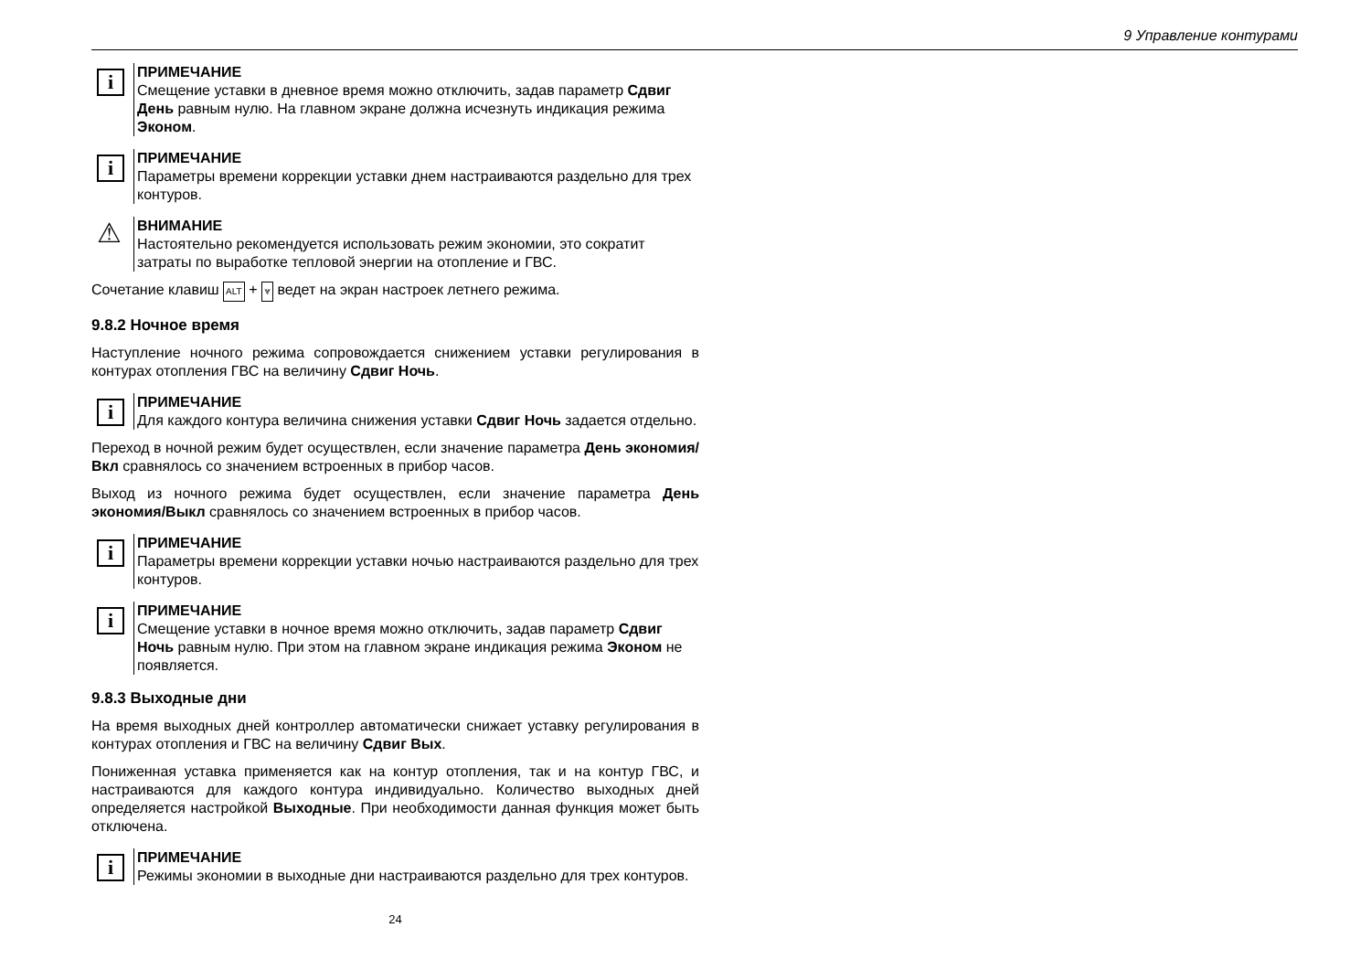9 Управление контурами
i
ПРИМЕЧАНИЕ
Смещение уставки в дневное время можно отключить, задав параметр Сдвиг День равным нулю. На главном экране должна исчезнуть индикация режима Эконом.
i
ПРИМЕЧАНИЕ
Параметры времени коррекции уставки днем настраиваются раздельно для трех контуров.
⚠
ВНИМАНИЕ
Настоятельно рекомендуется использовать режим экономии, это сократит затраты по выработке тепловой энергии на отопление и ГВС.
Сочетание клавиш ALT + ⩔ ведет на экран настроек летнего режима.
9.8.2 Ночное время
Наступление ночного режима сопровождается снижением уставки регулирования в контурах отопления ГВС на величину Сдвиг Ночь.
i
ПРИМЕЧАНИЕ
Для каждого контура величина снижения уставки Сдвиг Ночь задается отдельно.
Переход в ночной режим будет осуществлен, если значение параметра День экономия/Вкл сравнялось со значением встроенных в прибор часов.
Выход из ночного режима будет осуществлен, если значение параметра День экономия/Выкл сравнялось со значением встроенных в прибор часов.
i
ПРИМЕЧАНИЕ
Параметры времени коррекции уставки ночью настраиваются раздельно для трех контуров.
i
ПРИМЕЧАНИЕ
Смещение уставки в ночное время можно отключить, задав параметр Сдвиг Ночь равным нулю. При этом на главном экране индикация режима Эконом не появляется.
9.8.3 Выходные дни
На время выходных дней контроллер автоматически снижает уставку регулирования в контурах отопления и ГВС на величину Сдвиг Вых.
Пониженная уставка применяется как на контур отопления, так и на контур ГВС, и настраиваются для каждого контура индивидуально. Количество выходных дней определяется настройкой Выходные. При необходимости данная функция может быть отключена.
i
ПРИМЕЧАНИЕ
Режимы экономии в выходные дни настраиваются раздельно для трех контуров.
24